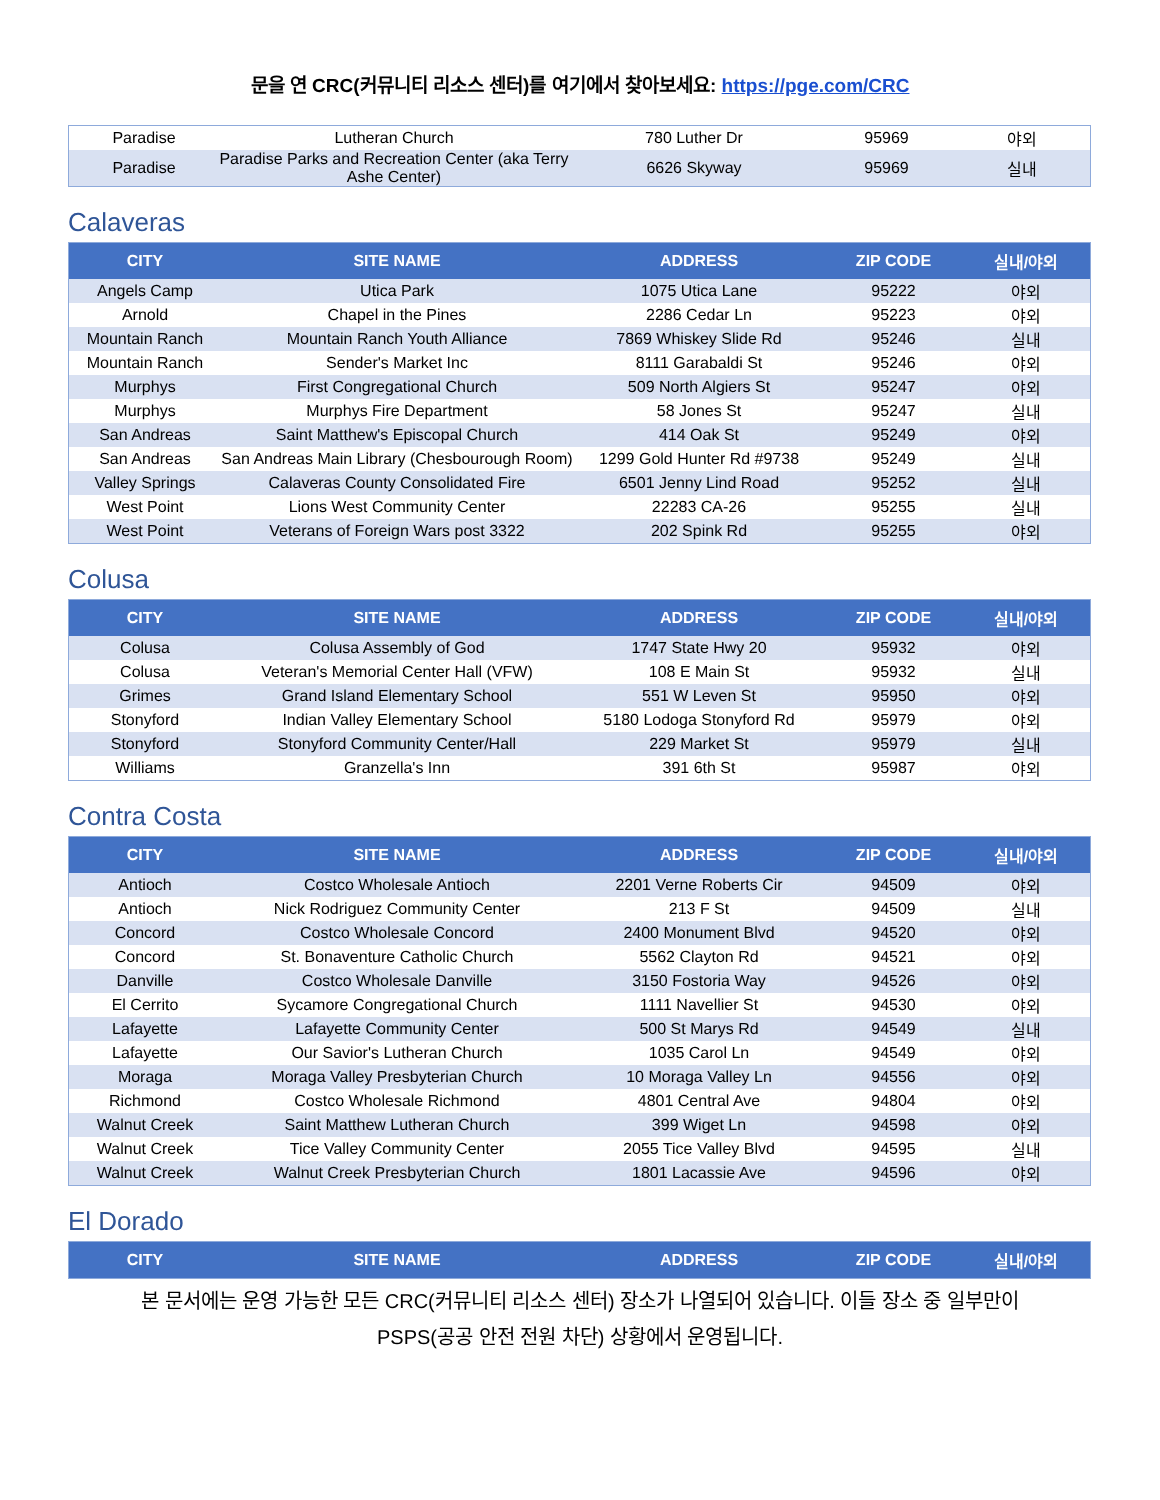문을 연 CRC(커뮤니티 리소스 센터)를 여기에서 찾아보세요: https://pge.com/CRC
| Paradise | Lutheran Church | 780 Luther Dr | 95969 | 야외 |
| Paradise | Paradise Parks and Recreation Center (aka Terry Ashe Center) | 6626 Skyway | 95969 | 실내 |
Calaveras
| CITY | SITE NAME | ADDRESS | ZIP CODE | 실내/야외 |
| --- | --- | --- | --- | --- |
| Angels Camp | Utica Park | 1075 Utica Lane | 95222 | 야외 |
| Arnold | Chapel in the Pines | 2286 Cedar Ln | 95223 | 야외 |
| Mountain Ranch | Mountain Ranch Youth Alliance | 7869 Whiskey Slide Rd | 95246 | 실내 |
| Mountain Ranch | Sender's Market Inc | 8111 Garabaldi St | 95246 | 야외 |
| Murphys | First Congregational Church | 509 North Algiers St | 95247 | 야외 |
| Murphys | Murphys Fire Department | 58 Jones St | 95247 | 실내 |
| San Andreas | Saint Matthew's Episcopal Church | 414 Oak St | 95249 | 야외 |
| San Andreas | San Andreas Main Library (Chesbourough Room) | 1299 Gold Hunter Rd #9738 | 95249 | 실내 |
| Valley Springs | Calaveras County Consolidated Fire | 6501 Jenny Lind Road | 95252 | 실내 |
| West Point | Lions West Community Center | 22283 CA-26 | 95255 | 실내 |
| West Point | Veterans of Foreign Wars post 3322 | 202 Spink Rd | 95255 | 야외 |
Colusa
| CITY | SITE NAME | ADDRESS | ZIP CODE | 실내/야외 |
| --- | --- | --- | --- | --- |
| Colusa | Colusa Assembly of God | 1747 State Hwy 20 | 95932 | 야외 |
| Colusa | Veteran's Memorial Center Hall (VFW) | 108 E Main St | 95932 | 실내 |
| Grimes | Grand Island Elementary School | 551 W Leven St | 95950 | 야외 |
| Stonyford | Indian Valley Elementary School | 5180 Lodoga Stonyford Rd | 95979 | 야외 |
| Stonyford | Stonyford Community Center/Hall | 229 Market St | 95979 | 실내 |
| Williams | Granzella's Inn | 391 6th St | 95987 | 야외 |
Contra Costa
| CITY | SITE NAME | ADDRESS | ZIP CODE | 실내/야외 |
| --- | --- | --- | --- | --- |
| Antioch | Costco Wholesale Antioch | 2201 Verne Roberts Cir | 94509 | 야외 |
| Antioch | Nick Rodriguez Community Center | 213 F St | 94509 | 실내 |
| Concord | Costco Wholesale Concord | 2400 Monument Blvd | 94520 | 야외 |
| Concord | St. Bonaventure Catholic Church | 5562 Clayton Rd | 94521 | 야외 |
| Danville | Costco Wholesale Danville | 3150 Fostoria Way | 94526 | 야외 |
| El Cerrito | Sycamore Congregational Church | 1111 Navellier St | 94530 | 야외 |
| Lafayette | Lafayette Community Center | 500 St Marys Rd | 94549 | 실내 |
| Lafayette | Our Savior's Lutheran Church | 1035 Carol Ln | 94549 | 야외 |
| Moraga | Moraga Valley Presbyterian Church | 10 Moraga Valley Ln | 94556 | 야외 |
| Richmond | Costco Wholesale Richmond | 4801 Central Ave | 94804 | 야외 |
| Walnut Creek | Saint Matthew Lutheran Church | 399 Wiget Ln | 94598 | 야외 |
| Walnut Creek | Tice Valley Community Center | 2055 Tice Valley Blvd | 94595 | 실내 |
| Walnut Creek | Walnut Creek Presbyterian Church | 1801 Lacassie Ave | 94596 | 야외 |
El Dorado
| CITY | SITE NAME | ADDRESS | ZIP CODE | 실내/야외 |
| --- | --- | --- | --- | --- |
본 문서에는 운영 가능한 모든 CRC(커뮤니티 리소스 센터) 장소가 나열되어 있습니다. 이들 장소 중 일부만이
PSPS(공공 안전 전원 차단) 상황에서 운영됩니다.